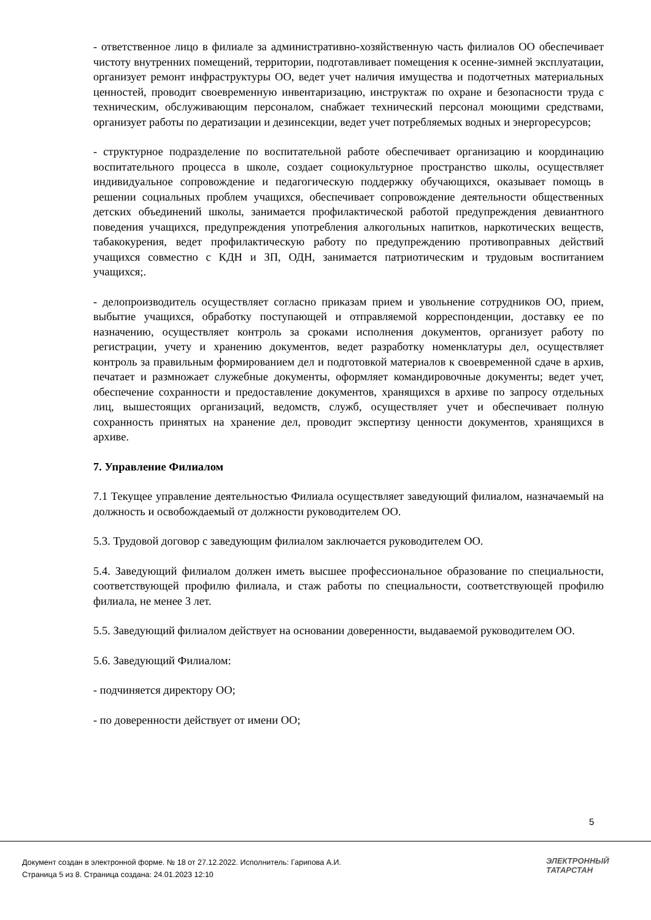- ответственное лицо в филиале за административно-хозяйственную часть филиалов ОО обеспечивает чистоту внутренних помещений, территории, подготавливает помещения к осенне-зимней эксплуатации, организует ремонт инфраструктуры ОО, ведет учет наличия имущества и подотчетных материальных ценностей, проводит своевременную инвентаризацию, инструктаж по охране и безопасности труда с техническим, обслуживающим персоналом, снабжает технический персонал моющими средствами, организует работы по дератизации и дезинсекции, ведет учет потребляемых водных и энергоресурсов;
- структурное подразделение по воспитательной работе обеспечивает организацию и координацию воспитательного процесса в школе, создает социокультурное пространство школы, осуществляет индивидуальное сопровождение и педагогическую поддержку обучающихся, оказывает помощь в решении социальных проблем учащихся, обеспечивает сопровождение деятельности общественных детских объединений школы, занимается профилактической работой предупреждения девиантного поведения учащихся, предупреждения употребления алкогольных напитков, наркотических веществ, табакокурения, ведет профилактическую работу по предупреждению противоправных действий учащихся совместно с КДН и ЗП, ОДН, занимается патриотическим и трудовым воспитанием учащихся;.
- делопроизводитель осуществляет согласно приказам прием и увольнение сотрудников ОО, прием, выбытие учащихся, обработку поступающей и отправляемой корреспонденции, доставку ее по назначению, осуществляет контроль за сроками исполнения документов, организует работу по регистрации, учету и хранению документов, ведет разработку номенклатуры дел, осуществляет контроль за правильным формированием дел и подготовкой материалов к своевременной сдаче в архив, печатает и размножает служебные документы, оформляет командировочные документы; ведет учет, обеспечение сохранности и предоставление документов, хранящихся в архиве по запросу отдельных лиц, вышестоящих организаций, ведомств, служб, осуществляет учет и обеспечивает полную сохранность принятых на хранение дел, проводит экспертизу ценности документов, хранящихся в архиве.
7. Управление Филиалом
7.1 Текущее управление деятельностью Филиала осуществляет заведующий филиалом, назначаемый на должность и освобождаемый от должности руководителем ОО.
5.3. Трудовой договор с заведующим филиалом заключается руководителем ОО.
5.4. Заведующий филиалом должен иметь высшее профессиональное образование по специальности, соответствующей профилю филиала, и стаж работы по специальности, соответствующей профилю филиала, не менее 3 лет.
5.5. Заведующий филиалом действует на основании доверенности, выдаваемой руководителем ОО.
5.6. Заведующий Филиалом:
- подчиняется директору ОО;
- по доверенности действует от имени ОО;
5
Документ создан в электронной форме. № 18 от 27.12.2022. Исполнитель: Гарипова А.И.
Страница 5 из 8. Страница создана: 24.01.2023 12:10
ЭЛЕКТРОННЫЙ
ТАТАРСТАН